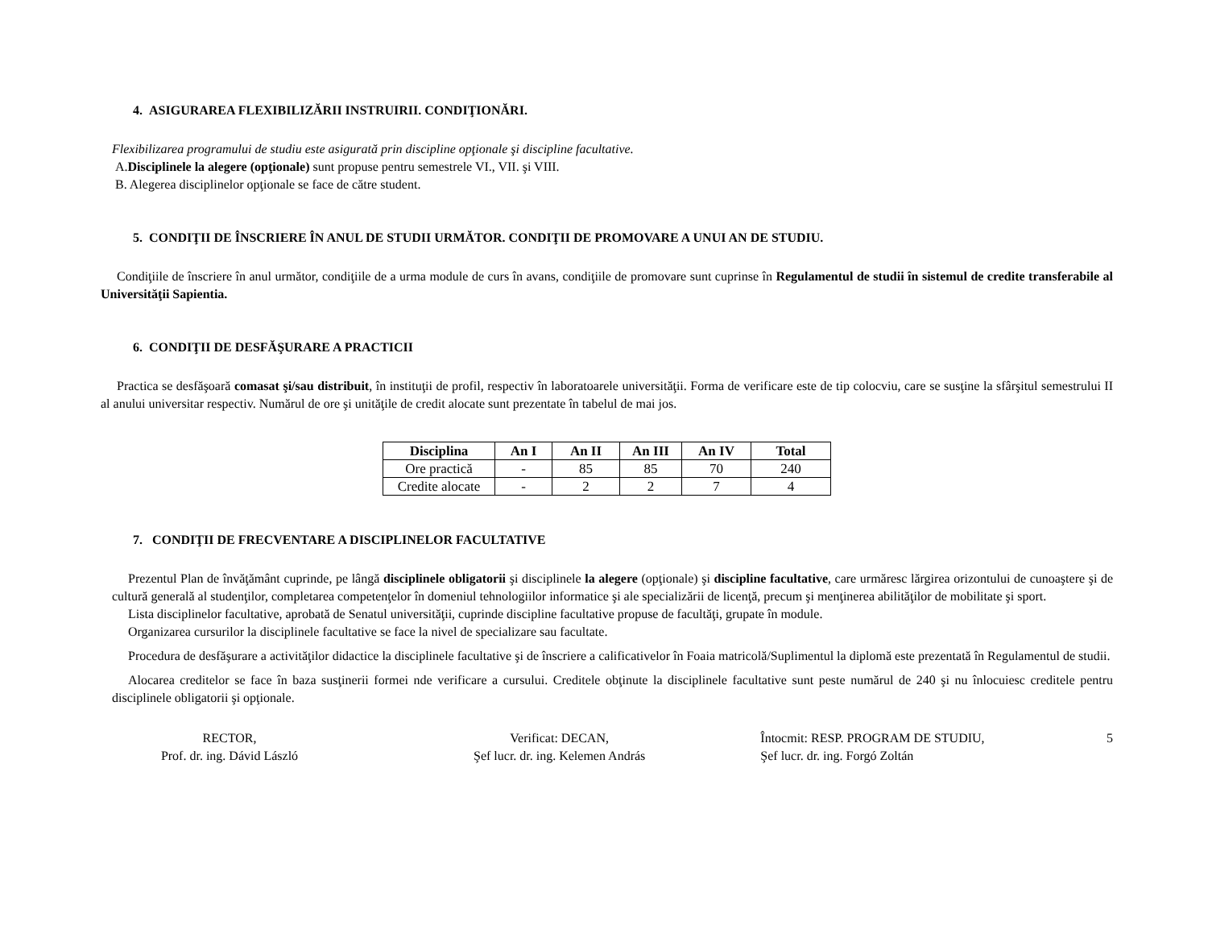4. ASIGURAREA FLEXIBILIZĂRII INSTRUIRII. CONDIŢIONĂRI.
Flexibilizarea programului de studiu este asigurată prin discipline opţionale şi discipline facultative.
A.Disciplinele la alegere (opţionale) sunt propuse pentru semestrele VI., VII. şi VIII.
B. Alegerea disciplinelor opţionale se face de către student.
5. CONDIŢII DE ÎNSCRIERE ÎN ANUL DE STUDII URMĂTOR. CONDIŢII DE PROMOVARE A UNUI AN DE STUDIU.
Condiţiile de înscriere în anul următor, condiţiile de a urma module de curs în avans, condiţiile de promovare sunt cuprinse în Regulamentul de studii în sistemul de credite transferabile al Universităţii Sapientia.
6. CONDIŢII DE DESFĂŞURARE A PRACTICII
Practica se desfăşoară comasat şi/sau distribuit, în instituţii de profil, respectiv în laboratoarele universităţii. Forma de verificare este de tip colocviu, care se susţine la sfârşitul semestrului II al anului universitar respectiv. Numărul de ore şi unităţile de credit alocate sunt prezentate în tabelul de mai jos.
| Disciplina | An I | An II | An III | An IV | Total |
| --- | --- | --- | --- | --- | --- |
| Ore practică | - | 85 | 85 | 70 | 240 |
| Credite alocate | - | 2 | 2 | 7 | 4 |
7. CONDIŢII DE FRECVENTARE A DISCIPLINELOR FACULTATIVE
Prezentul Plan de învăţământ cuprinde, pe lângă disciplinele obligatorii şi disciplinele la alegere (opţionale) şi discipline facultative, care urmăresc lărgirea orizontului de cunoaştere şi de cultură generală al studenţilor, completarea competenţelor în domeniul tehnologiilor informatice şi ale specializării de licenţă, precum şi menţinerea abilităţilor de mobilitate şi sport.
Lista disciplinelor facultative, aprobată de Senatul universităţii, cuprinde discipline facultative propuse de facultăţi, grupate în module.
Organizarea cursurilor la disciplinele facultative se face la nivel de specializare sau facultate.
Procedura de desfăşurare a activităţilor didactice la disciplinele facultative şi de înscriere a calificativelor în Foaia matricolă/Suplimentul la diplomă este prezentată în Regulamentul de studii.
Alocarea creditelor se face în baza susţinerii formei nde verificare a cursului. Creditele obţinute la disciplinele facultative sunt peste numărul de 240 şi nu înlocuiesc creditele pentru disciplinele obligatorii şi opţionale.
RECTOR,
Prof. dr. ing. Dávid László
Verificat: DECAN,
Şef lucr. dr. ing. Kelemen András
Întocmit: RESP. PROGRAM DE STUDIU,
Şef lucr. dr. ing. Forgó Zoltán
5